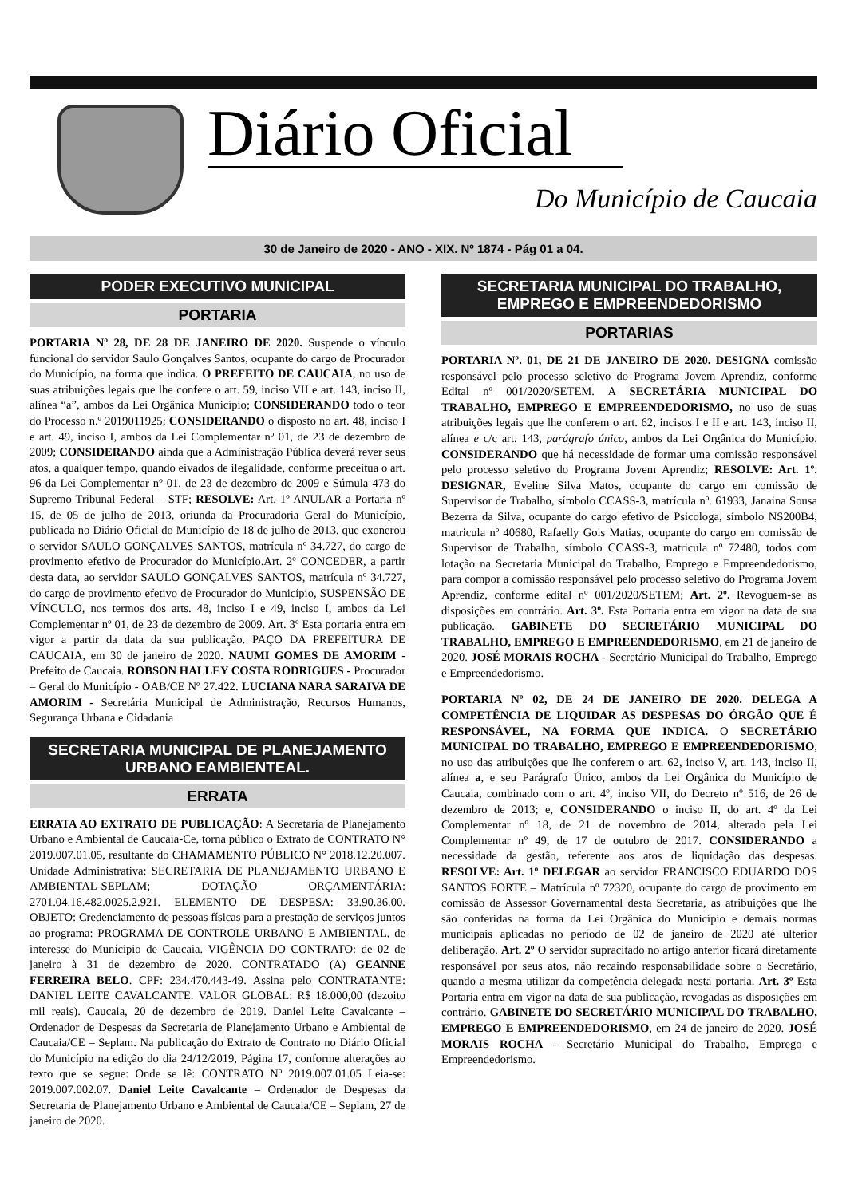Diário Oficial
Do Município de Caucaia
30 de Janeiro de 2020 - ANO - XIX. Nº 1874 - Pág 01 a 04.
PODER EXECUTIVO MUNICIPAL
PORTARIA
PORTARIA Nº 28, DE 28 DE JANEIRO DE 2020. Suspende o vínculo funcional do servidor Saulo Gonçalves Santos, ocupante do cargo de Procurador do Município, na forma que indica. O PREFEITO DE CAUCAIA, no uso de suas atribuições legais que lhe confere o art. 59, inciso VII e art. 143, inciso II, alínea “a”, ambos da Lei Orgânica Município; CONSIDERANDO todo o teor do Processo n.º 2019011925; CONSIDERANDO o disposto no art. 48, inciso I e art. 49, inciso I, ambos da Lei Complementar nº 01, de 23 de dezembro de 2009; CONSIDERANDO ainda que a Administração Pública deverá rever seus atos, a qualquer tempo, quando eivados de ilegalidade, conforme preceitua o art. 96 da Lei Complementar nº 01, de 23 de dezembro de 2009 e Súmula 473 do Supremo Tribunal Federal – STF; RESOLVE: Art. 1º ANULAR a Portaria nº 15, de 05 de julho de 2013, oriunda da Procuradoria Geral do Município, publicada no Diário Oficial do Município de 18 de julho de 2013, que exonerou o servidor SAULO GONÇALVES SANTOS, matrícula nº 34.727, do cargo de provimento efetivo de Procurador do Município.Art. 2º CONCEDER, a partir desta data, ao servidor SAULO GONÇALVES SANTOS, matrícula nº 34.727, do cargo de provimento efetivo de Procurador do Município, SUSPENSÃO DE VÍNCULO, nos termos dos arts. 48, inciso I e 49, inciso I, ambos da Lei Complementar nº 01, de 23 de dezembro de 2009. Art. 3º Esta portaria entra em vigor a partir da data da sua publicação. PAÇO DA PREFEITURA DE CAUCAIA, em 30 de janeiro de 2020. NAUMI GOMES DE AMORIM - Prefeito de Caucaia. ROBSON HALLEY COSTA RODRIGUES - Procurador – Geral do Município - OAB/CE Nº 27.422. LUCIANA NARA SARAIVA DE AMORIM - Secretária Municipal de Administração, Recursos Humanos, Segurança Urbana e Cidadania
SECRETARIA MUNICIPAL DE PLANEJAMENTO URBANO EAMBIENTEAL.
ERRATA
ERRATA AO EXTRATO DE PUBLICAÇÃO: A Secretaria de Planejamento Urbano e Ambiental de Caucaia-Ce, torna público o Extrato de CONTRATO N° 2019.007.01.05, resultante do CHAMAMENTO PÚBLICO N° 2018.12.20.007. Unidade Administrativa: SECRETARIA DE PLANEJAMENTO URBANO E AMBIENTAL-SEPLAM; DOTAÇÃO ORÇAMENTÁRIA: 2701.04.16.482.0025.2.921. ELEMENTO DE DESPESA: 33.90.36.00. OBJETO: Credenciamento de pessoas físicas para a prestação de serviços juntos ao programa: PROGRAMA DE CONTROLE URBANO E AMBIENTAL, de interesse do Munícipio de Caucaia. VIGÊNCIA DO CONTRATO: de 02 de janeiro à 31 de dezembro de 2020. CONTRATADO (A) GEANNE FERREIRA BELO. CPF: 234.470.443-49. Assina pelo CONTRATANTE: DANIEL LEITE CAVALCANTE. VALOR GLOBAL: R$ 18.000,00 (dezoito mil reais). Caucaia, 20 de dezembro de 2019. Daniel Leite Cavalcante – Ordenador de Despesas da Secretaria de Planejamento Urbano e Ambiental de Caucaia/CE – Seplam. Na publicação do Extrato de Contrato no Diário Oficial do Município na edição do dia 24/12/2019, Página 17, conforme alterações ao texto que se segue: Onde se lê: CONTRATO Nº 2019.007.01.05 Leia-se: 2019.007.002.07. Daniel Leite Cavalcante – Ordenador de Despesas da Secretaria de Planejamento Urbano e Ambiental de Caucaia/CE – Seplam, 27 de janeiro de 2020.
SECRETARIA MUNICIPAL DO TRABALHO, EMPREGO E EMPREENDEDORISMO
PORTARIAS
PORTARIA Nº. 01, DE 21 DE JANEIRO DE 2020. DESIGNA comissão responsável pelo processo seletivo do Programa Jovem Aprendiz, conforme Edital nº 001/2020/SETEM. A SECRETÁRIA MUNICIPAL DO TRABALHO, EMPREGO E EMPREENDEDORISMO, no uso de suas atribuições legais que lhe conferem o art. 62, incisos I e II e art. 143, inciso II, alínea e c/c art. 143, parágrafo único, ambos da Lei Orgânica do Município. CONSIDERANDO que há necessidade de formar uma comissão responsável pelo processo seletivo do Programa Jovem Aprendiz; RESOLVE: Art. 1º. DESIGNAR, Eveline Silva Matos, ocupante do cargo em comissão de Supervisor de Trabalho, símbolo CCASS-3, matrícula nº. 61933, Janaina Sousa Bezerra da Silva, ocupante do cargo efetivo de Psicologa, símbolo NS200B4, matricula nº 40680, Rafaelly Gois Matias, ocupante do cargo em comissão de Supervisor de Trabalho, símbolo CCASS-3, matricula nº 72480, todos com lotação na Secretaria Municipal do Trabalho, Emprego e Empreendedorismo, para compor a comissão responsável pelo processo seletivo do Programa Jovem Aprendiz, conforme edital nº 001/2020/SETEM; Art. 2º. Revoguem-se as disposições em contrário. Art. 3º. Esta Portaria entra em vigor na data de sua publicação. GABINETE DO SECRETÁRIO MUNICIPAL DO TRABALHO, EMPREGO E EMPREENDEDORISMO, em 21 de janeiro de 2020. JOSÉ MORAIS ROCHA - Secretário Municipal do Trabalho, Emprego e Empreendedorismo.
PORTARIA Nº 02, DE 24 DE JANEIRO DE 2020. DELEGA A COMPETÊNCIA DE LIQUIDAR AS DESPESAS DO ÓRGÃO QUE É RESPONSÁVEL, NA FORMA QUE INDICA. O SECRETÁRIO MUNICIPAL DO TRABALHO, EMPREGO E EMPREENDEDORISMO, no uso das atribuições que lhe conferem o art. 62, inciso V, art. 143, inciso II, alínea a, e seu Parágrafo Único, ambos da Lei Orgânica do Município de Caucaia, combinado com o art. 4º, inciso VII, do Decreto nº 516, de 26 de dezembro de 2013; e, CONSIDERANDO o inciso II, do art. 4º da Lei Complementar nº 18, de 21 de novembro de 2014, alterado pela Lei Complementar nº 49, de 17 de outubro de 2017. CONSIDERANDO a necessidade da gestão, referente aos atos de liquidação das despesas. RESOLVE: Art. 1º DELEGAR ao servidor FRANCISCO EDUARDO DOS SANTOS FORTE – Matrícula nº 72320, ocupante do cargo de provimento em comissão de Assessor Governamental desta Secretaria, as atribuições que lhe são conferidas na forma da Lei Orgânica do Município e demais normas municipais aplicadas no período de 02 de janeiro de 2020 até ulterior deliberação. Art. 2º O servidor supracitado no artigo anterior ficará diretamente responsável por seus atos, não recaindo responsabilidade sobre o Secretário, quando a mesma utilizar da competência delegada nesta portaria. Art. 3º Esta Portaria entra em vigor na data de sua publicação, revogadas as disposições em contrário. GABINETE DO SECRETÁRIO MUNICIPAL DO TRABALHO, EMPREGO E EMPREENDEDORISMO, em 24 de janeiro de 2020. JOSÉ MORAIS ROCHA - Secretário Municipal do Trabalho, Emprego e Empreendedorismo.